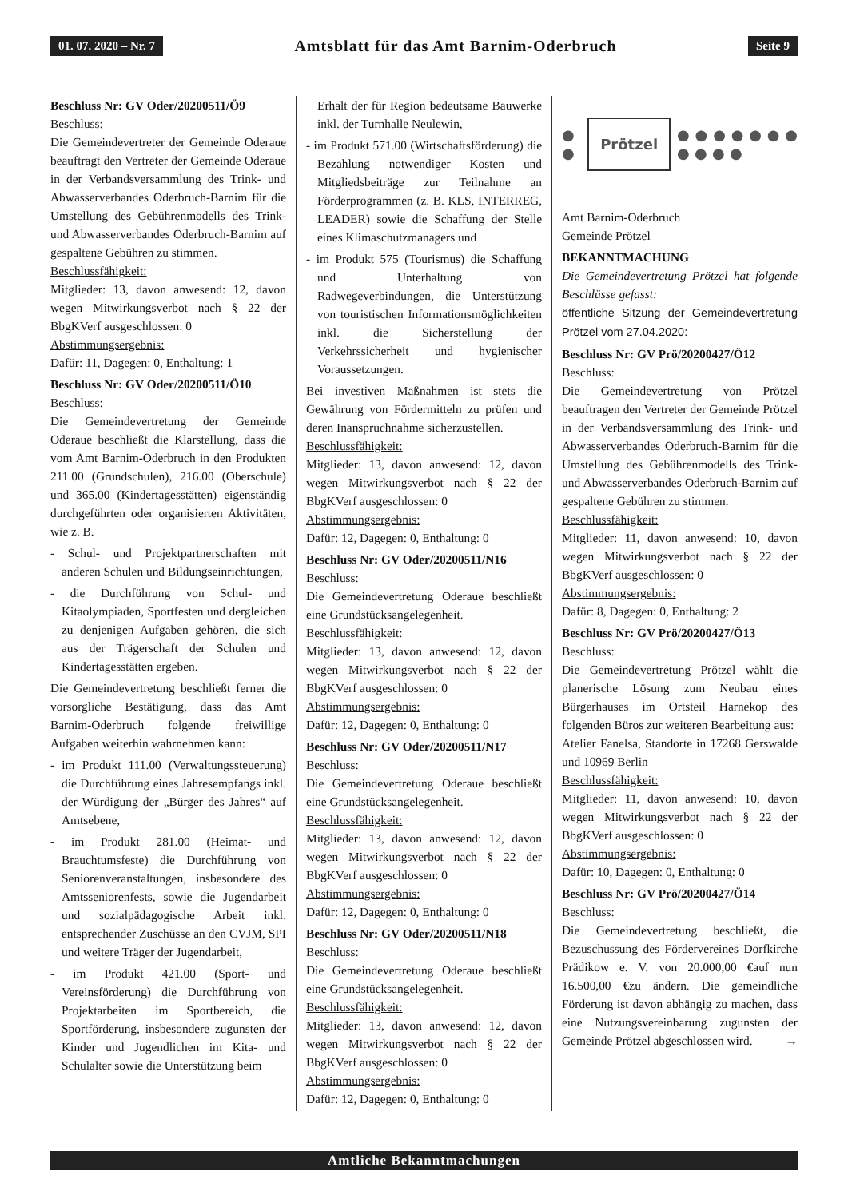01. 07. 2020 – Nr. 7 Amtsblatt für das Amt Barnim-Oderbruch Seite 9
Beschluss Nr: GV Oder/20200511/Ö9
Beschluss:
Die Gemeindevertreter der Gemeinde Oderaue beauftragt den Vertreter der Gemeinde Oderaue in der Verbandsversammlung des Trink- und Abwasserverbandes Oderbruch-Barnim für die Umstellung des Gebührenmodells des Trink- und Abwasserverbandes Oderbruch-Barnim auf gespaltene Gebühren zu stimmen.
Beschlussfähigkeit:
Mitglieder: 13, davon anwesend: 12, davon wegen Mitwirkungsverbot nach § 22 der BbgKVerf ausgeschlossen: 0
Abstimmungsergebnis:
Dafür: 11, Dagegen: 0, Enthaltung: 1
Beschluss Nr: GV Oder/20200511/Ö10
Beschluss:
Die Gemeindevertretung der Gemeinde Oderaue beschließt die Klarstellung, dass die vom Amt Barnim-Oderbruch in den Produkten 211.00 (Grundschulen), 216.00 (Oberschule) und 365.00 (Kindertagesstätten) eigenständig durchgeführten oder organisierten Aktivitäten, wie z. B.
- Schul- und Projektpartnerschaften mit anderen Schulen und Bildungseinrichtungen,
- die Durchführung von Schul- und Kitaolympiaden, Sportfesten und dergleichen zu denjenigen Aufgaben gehören, die sich aus der Trägerschaft der Schulen und Kindertagesstätten ergeben.
Die Gemeindevertretung beschließt ferner die vorsorgliche Bestätigung, dass das Amt Barnim-Oderbruch folgende freiwillige Aufgaben weiterhin wahrnehmen kann:
- im Produkt 111.00 (Verwaltungssteuerung) die Durchführung eines Jahresempfangs inkl. der Würdigung der „Bürger des Jahres“ auf Amtsebene,
- im Produkt 281.00 (Heimat- und Brauchtumsfeste) die Durchführung von Seniorenveranstaltungen, insbesondere des Amtsseniorenfests, sowie die Jugendarbeit und sozialpädagogische Arbeit inkl. entsprechender Zuschüsse an den CVJM, SPI und weitere Träger der Jugendarbeit,
- im Produkt 421.00 (Sport- und Vereinsförderung) die Durchführung von Projektarbeiten im Sportbereich, die Sportförderung, insbesondere zugunsten der Kinder und Jugendlichen im Kita- und Schulalter sowie die Unterstützung beim
Erhalt der für Region bedeutsame Bauwerke inkl. der Turnhalle Neulewin,
- im Produkt 571.00 (Wirtschaftsförderung) die Bezahlung notwendiger Kosten und Mitgliedsbeiträge zur Teilnahme an Förderprogrammen (z. B. KLS, INTERREG, LEADER) sowie die Schaffung der Stelle eines Klimaschutzmanagers und
- im Produkt 575 (Tourismus) die Schaffung und Unterhaltung von Radwegeverbindungen, die Unterstützung von touristischen Informationsmöglichkeiten inkl. die Sicherstellung der Verkehrssicherheit und hygienischer Voraussetzungen.
Bei investiven Maßnahmen ist stets die Gewährung von Fördermitteln zu prüfen und deren Inanspruchnahme sicherzustellen.
Beschlussfähigkeit:
Mitglieder: 13, davon anwesend: 12, davon wegen Mitwirkungsverbot nach § 22 der BbgKVerf ausgeschlossen: 0
Abstimmungsergebnis:
Dafür: 12, Dagegen: 0, Enthaltung: 0
Beschluss Nr: GV Oder/20200511/N16
Beschluss:
Die Gemeindevertretung Oderaue beschließt eine Grundstücksangelegenheit.
Beschlussfähigkeit:
Mitglieder: 13, davon anwesend: 12, davon wegen Mitwirkungsverbot nach § 22 der BbgKVerf ausgeschlossen: 0
Abstimmungsergebnis:
Dafür: 12, Dagegen: 0, Enthaltung: 0
Beschluss Nr: GV Oder/20200511/N17
Beschluss:
Die Gemeindevertretung Oderaue beschließt eine Grundstücksangelegenheit.
Beschlussfähigkeit:
Mitglieder: 13, davon anwesend: 12, davon wegen Mitwirkungsverbot nach § 22 der BbgKVerf ausgeschlossen: 0
Abstimmungsergebnis:
Dafür: 12, Dagegen: 0, Enthaltung: 0
Beschluss Nr: GV Oder/20200511/N18
Beschluss:
Die Gemeindevertretung Oderaue beschließt eine Grundstücksangelegenheit.
Beschlussfähigkeit:
Mitglieder: 13, davon anwesend: 12, davon wegen Mitwirkungsverbot nach § 22 der BbgKVerf ausgeschlossen: 0
Abstimmungsergebnis:
Dafür: 12, Dagegen: 0, Enthaltung: 0
● ● Prötzel ● ● ● ● ● ● ● ● ● ● ●
Amt Barnim-Oderbruch
Gemeinde Prötzel
BEKANNTMACHUNG
Die Gemeindevertretung Prötzel hat folgende Beschlüsse gefasst:
öffentliche Sitzung der Gemeindevertretung Prötzel vom 27.04.2020:
Beschluss Nr: GV Prö/20200427/Ö12
Beschluss:
Die Gemeindevertretung von Prötzel beauftragen den Vertreter der Gemeinde Prötzel in der Verbandsversammlung des Trink- und Abwasserverbandes Oderbruch-Barnim für die Umstellung des Gebührenmodells des Trink- und Abwasserverbandes Oderbruch-Barnim auf gespaltene Gebühren zu stimmen.
Beschlussfähigkeit:
Mitglieder: 11, davon anwesend: 10, davon wegen Mitwirkungsverbot nach § 22 der BbgKVerf ausgeschlossen: 0
Abstimmungsergebnis:
Dafür: 8, Dagegen: 0, Enthaltung: 2
Beschluss Nr: GV Prö/20200427/Ö13
Beschluss:
Die Gemeindevertretung Prötzel wählt die planerische Lösung zum Neubau eines Bürgerhauses im Ortsteil Harnekop des folgenden Büros zur weiteren Bearbeitung aus:
Atelier Fanelsa, Standorte in 17268 Gerswalde und 10969 Berlin
Beschlussfähigkeit:
Mitglieder: 11, davon anwesend: 10, davon wegen Mitwirkungsverbot nach § 22 der BbgKVerf ausgeschlossen: 0
Abstimmungsergebnis:
Dafür: 10, Dagegen: 0, Enthaltung: 0
Beschluss Nr: GV Prö/20200427/Ö14
Beschluss:
Die Gemeindevertretung beschließt, die Bezuschussung des Fördervereines Dorfkirche Prädikow e. V. von 20.000,00 €auf nun 16.500,00 €zu ändern. Die gemeindliche Förderung ist davon abhängig zu machen, dass eine Nutzungsvereinbarung zugunsten der Gemeinde Prötzel abgeschlossen wird. →
Amtliche Bekanntmachungen